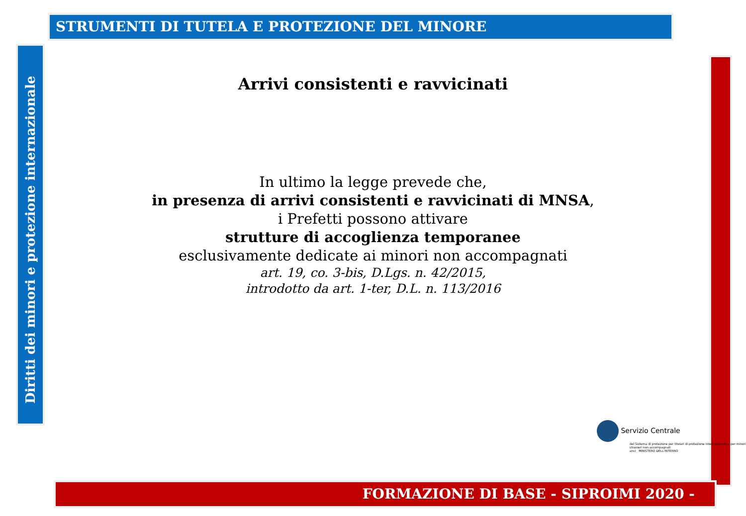STRUMENTI DI TUTELA E PROTEZIONE DEL MINORE
Diritti dei minori e protezione internazionale
Arrivi consistenti e ravvicinati
In ultimo la legge prevede che,
in presenza di arrivi consistenti e ravvicinati di MNSA,
i Prefetti possono attivare
strutture di accoglienza temporanee
esclusivamente dedicate ai minori non accompagnati
art. 19, co. 3-bis, D.Lgs. n. 42/2015,
introdotto da art. 1-ter, D.L. n. 113/2016
Servizio Centrale
del Sistema di protezione per titolari di protezione internazionale e per minori stranieri non accompagnati
anci MINISTERO DELL'INTERNO
FORMAZIONE DI BASE - SIPROIMI 2020 -